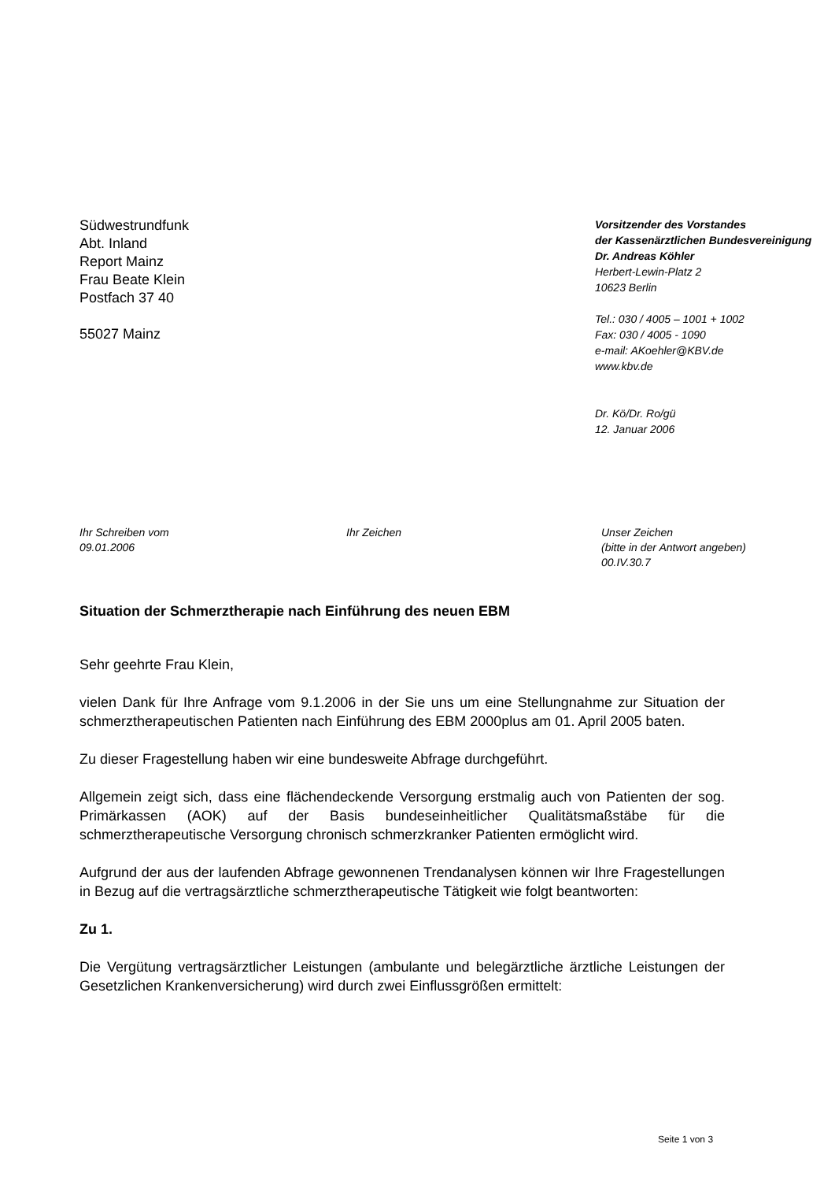Südwestrundfunk
Abt. Inland
Report Mainz
Frau Beate Klein
Postfach 37 40
55027 Mainz
Vorsitzender des Vorstandes
der Kassenärztlichen Bundesvereinigung
Dr. Andreas Köhler
Herbert-Lewin-Platz 2
10623 Berlin
Tel.: 030 / 4005 – 1001 + 1002
Fax: 030 / 4005 - 1090
e-mail: AKoehler@KBV.de
www.kbv.de
Dr. Kö/Dr. Ro/gü
12. Januar 2006
Ihr Schreiben vom
09.01.2006
Ihr Zeichen Unser Zeichen
(bitte in der Antwort angeben)
00.IV.30.7
Situation der Schmerztherapie nach Einführung des neuen EBM
Sehr geehrte Frau Klein,
vielen Dank für Ihre Anfrage vom 9.1.2006 in der Sie uns um eine Stellungnahme zur Situation der schmerztherapeutischen Patienten nach Einführung des EBM 2000plus am 01. April 2005 baten.
Zu dieser Fragestellung haben wir eine bundesweite Abfrage durchgeführt.
Allgemein zeigt sich, dass eine flächendeckende Versorgung erstmalig auch von Patienten der sog. Primärkassen (AOK) auf der Basis bundeseinheitlicher Qualitätsmaßstäbe für die schmerztherapeutische Versorgung chronisch schmerzkranker Patienten ermöglicht wird.
Aufgrund der aus der laufenden Abfrage gewonnenen Trendanalysen können wir Ihre Fragestellungen in Bezug auf die vertragsärztliche schmerztherapeutische Tätigkeit wie folgt beantworten:
Zu 1.
Die Vergütung vertragsärztlicher Leistungen (ambulante und belegärztliche ärztliche Leistungen der Gesetzlichen Krankenversicherung) wird durch zwei Einflussgrößen ermittelt:
Seite 1 von 3